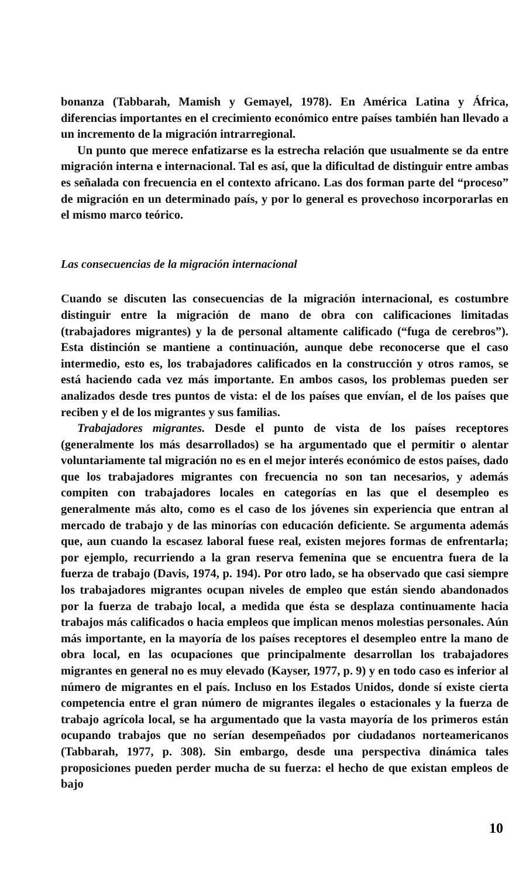bonanza (Tabbarah, Mamish y Gemayel, 1978). En América Latina y África, diferencias importantes en el crecimiento económico entre países también han llevado a un incremento de la migración intrarregional.
Un punto que merece enfatizarse es la estrecha relación que usualmente se da entre migración interna e internacional. Tal es así, que la dificultad de distinguir entre ambas es señalada con frecuencia en el contexto africano. Las dos forman parte del “proceso” de migración en un determinado país, y por lo general es provechoso incorporarlas en el mismo marco teórico.
Las consecuencias de la migración internacional
Cuando se discuten las consecuencias de la migración internacional, es costumbre distinguir entre la migración de mano de obra con calificaciones limitadas (trabajadores migrantes) y la de personal altamente calificado (“fuga de cerebros”). Esta distinción se mantiene a continuación, aunque debe reconocerse que el caso intermedio, esto es, los trabajadores calificados en la construcción y otros ramos, se está haciendo cada vez más importante. En ambos casos, los problemas pueden ser analizados desde tres puntos de vista: el de los países que envían, el de los países que reciben y el de los migrantes y sus familias.
Trabajadores migrantes. Desde el punto de vista de los países receptores (generalmente los más desarrollados) se ha argumentado que el permitir o alentar voluntariamente tal migración no es en el mejor interés económico de estos países, dado que los trabajadores migrantes con frecuencia no son tan necesarios, y además compiten con trabajadores locales en categorías en las que el desempleo es generalmente más alto, como es el caso de los jóvenes sin experiencia que entran al mercado de trabajo y de las minorías con educación deficiente. Se argumenta además que, aun cuando la escasez laboral fuese real, existen mejores formas de enfrentarla; por ejemplo, recurriendo a la gran reserva femenina que se encuentra fuera de la fuerza de trabajo (Davis, 1974, p. 194). Por otro lado, se ha observado que casi siempre los trabajadores migrantes ocupan niveles de empleo que están siendo abandonados por la fuerza de trabajo local, a medida que ésta se desplaza continuamente hacia trabajos más calificados o hacia empleos que implican menos molestias personales. Aún más importante, en la mayoría de los países receptores el desempleo entre la mano de obra local, en las ocupaciones que principalmente desarrollan los trabajadores migrantes en general no es muy elevado (Kayser, 1977, p. 9) y en todo caso es inferior al número de migrantes en el país. Incluso en los Estados Unidos, donde sí existe cierta competencia entre el gran número de migrantes ilegales o estacionales y la fuerza de trabajo agrícola local, se ha argumentado que la vasta mayoría de los primeros están ocupando trabajos que no serían desempeñados por ciudadanos norteamericanos (Tabbarah, 1977, p. 308). Sin embargo, desde una perspectiva dinámica tales proposiciones pueden perder mucha de su fuerza: el hecho de que existan empleos de bajo
10